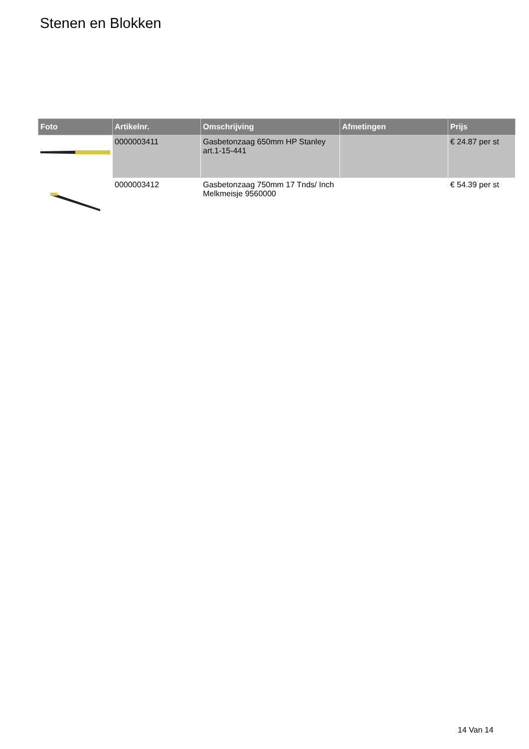Stenen en Blokken
| Foto | Artikelnr. | Omschrijving | Afmetingen | Prijs |
| --- | --- | --- | --- | --- |
| | 0000003411 | Gasbetonzaag 650mm HP Stanley art.1-15-441 | | € 24.87 per st |
| | 0000003412 | Gasbetonzaag 750mm 17 Tnds/ Inch Melkmeisje 9560000 | | € 54.39 per st |
14 Van 14